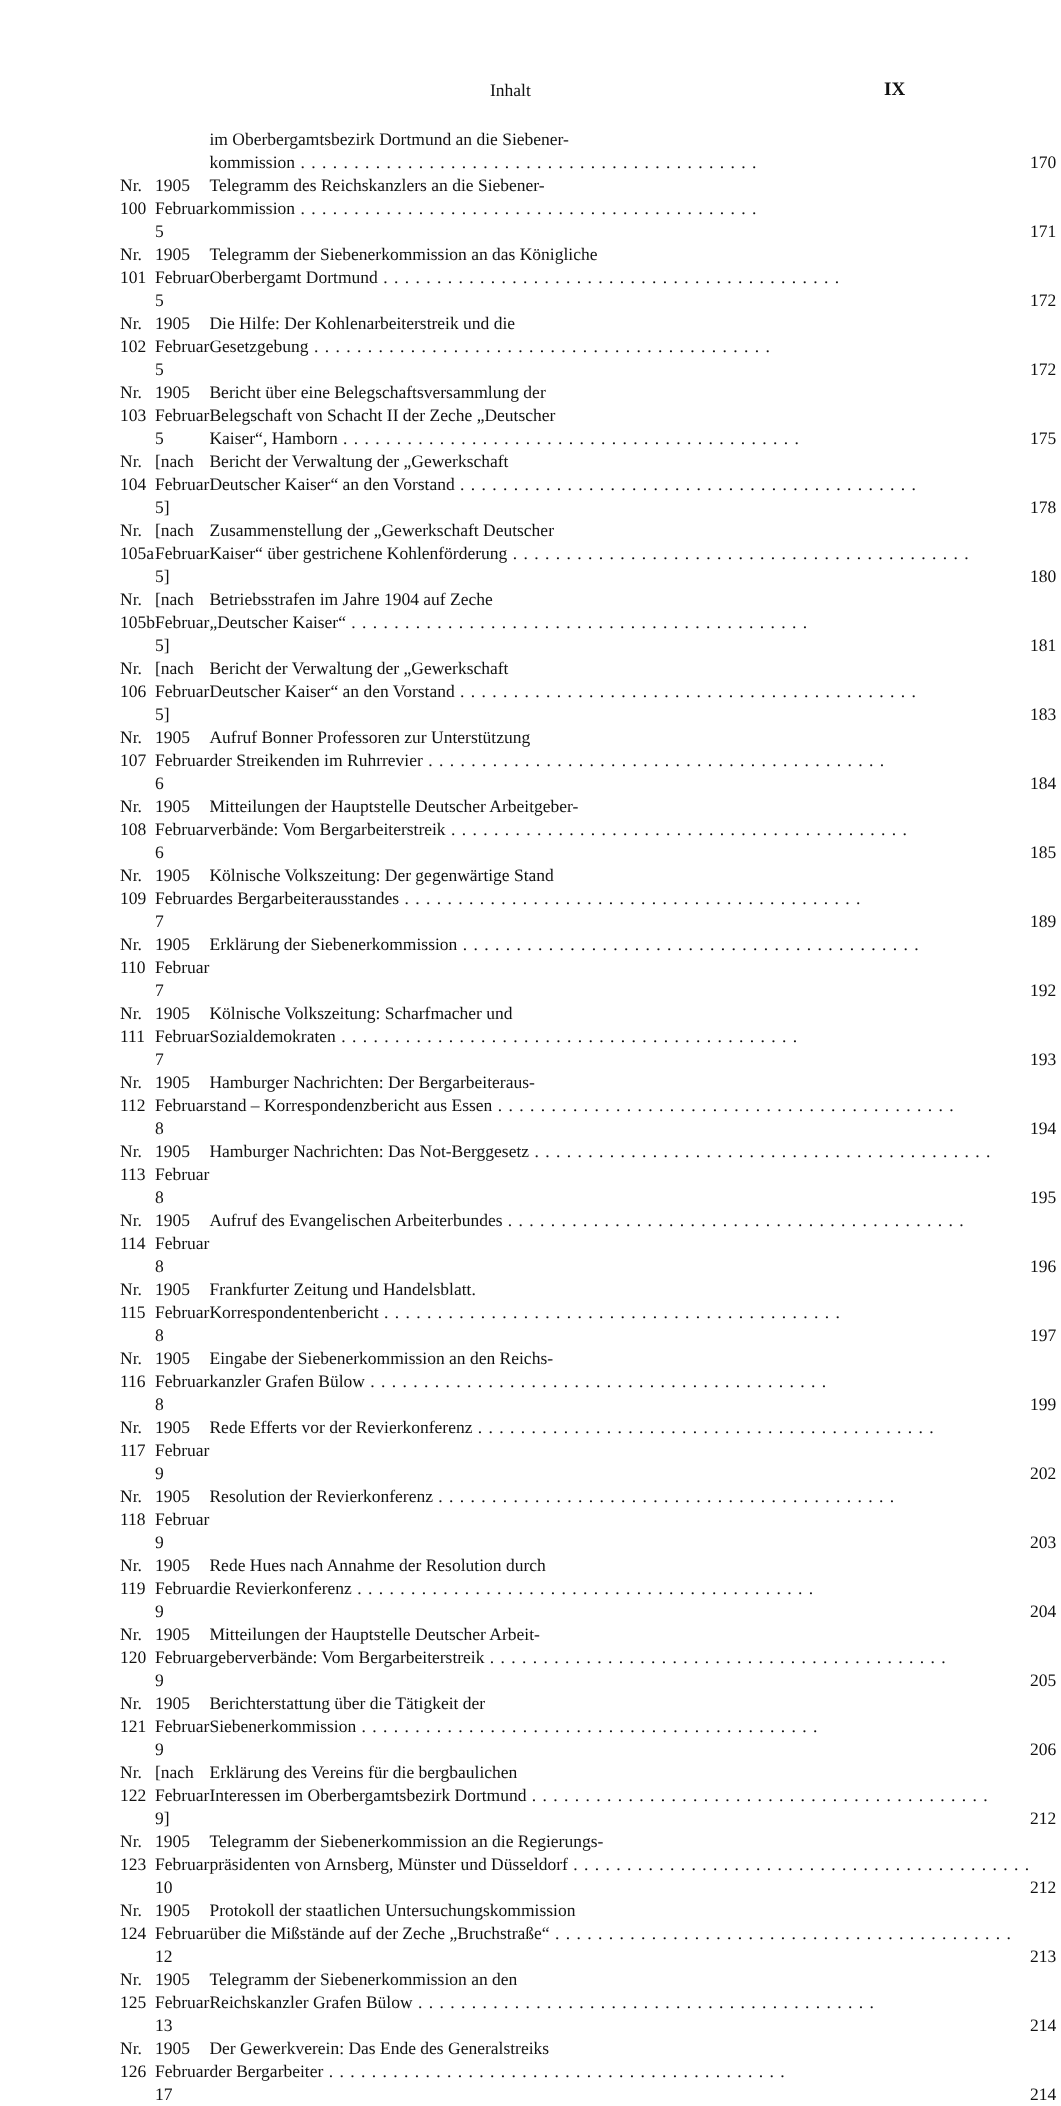Inhalt IX
| | | im Oberbergamtsbezirk Dortmund an die Siebener- kommission | 170 |
| Nr. 100 | 1905 Februar 5 | Telegramm des Reichskanzlers an die Siebener- kommission | 171 |
| Nr. 101 | 1905 Februar 5 | Telegramm der Siebenerkommission an das Königliche Oberbergamt Dortmund | 172 |
| Nr. 102 | 1905 Februar 5 | Die Hilfe: Der Kohlenarbeiterstreik und die Gesetzgebung | 172 |
| Nr. 103 | 1905 Februar 5 | Bericht über eine Belegschaftsversammlung der Belegschaft von Schacht II der Zeche „Deutscher Kaiser“, Hamborn | 175 |
| Nr. 104 | [nach Februar 5] | Bericht der Verwaltung der „Gewerkschaft Deutscher Kaiser“ an den Vorstand | 178 |
| Nr. 105a | [nach Februar 5] | Zusammenstellung der „Gewerkschaft Deutscher Kaiser“ über gestrichene Kohlenförderung | 180 |
| Nr. 105b | [nach Februar 5] | Betriebsstrafen im Jahre 1904 auf Zeche „Deutscher Kaiser“ | 181 |
| Nr. 106 | [nach Februar 5] | Bericht der Verwaltung der „Gewerkschaft Deutscher Kaiser“ an den Vorstand | 183 |
| Nr. 107 | 1905 Februar 6 | Aufruf Bonner Professoren zur Unterstützung der Streikenden im Ruhrrevier | 184 |
| Nr. 108 | 1905 Februar 6 | Mitteilungen der Hauptstelle Deutscher Arbeitgeber- verbände: Vom Bergarbeiterstreik | 185 |
| Nr. 109 | 1905 Februar 7 | Kölnische Volkszeitung: Der gegenwärtige Stand des Bergarbeiterausstandes | 189 |
| Nr. 110 | 1905 Februar 7 | Erklärung der Siebenerkommission | 192 |
| Nr. 111 | 1905 Februar 7 | Kölnische Volkszeitung: Scharfmacher und Sozialdemokraten | 193 |
| Nr. 112 | 1905 Februar 8 | Hamburger Nachrichten: Der Bergarbeiteraus- stand – Korrespondenzbericht aus Essen | 194 |
| Nr. 113 | 1905 Februar 8 | Hamburger Nachrichten: Das Not-Berggesetz | 195 |
| Nr. 114 | 1905 Februar 8 | Aufruf des Evangelischen Arbeiterbundes | 196 |
| Nr. 115 | 1905 Februar 8 | Frankfurter Zeitung und Handelsblatt. Korrespondentenbericht | 197 |
| Nr. 116 | 1905 Februar 8 | Eingabe der Siebenerkommission an den Reichs- kanzler Grafen Bülow | 199 |
| Nr. 117 | 1905 Februar 9 | Rede Efferts vor der Revierkonferenz | 202 |
| Nr. 118 | 1905 Februar 9 | Resolution der Revierkonferenz | 203 |
| Nr. 119 | 1905 Februar 9 | Rede Hues nach Annahme der Resolution durch die Revierkonferenz | 204 |
| Nr. 120 | 1905 Februar 9 | Mitteilungen der Hauptstelle Deutscher Arbeit- geberverbände: Vom Bergarbeiterstreik | 205 |
| Nr. 121 | 1905 Februar 9 | Berichterstattung über die Tätigkeit der Siebenerkommission | 206 |
| Nr. 122 | [nach Februar 9] | Erklärung des Vereins für die bergbaulichen Interessen im Oberbergamtsbezirk Dortmund | 212 |
| Nr. 123 | 1905 Februar 10 | Telegramm der Siebenerkommission an die Regierungs- präsidenten von Arnsberg, Münster und Düsseldorf | 212 |
| Nr. 124 | 1905 Februar 12 | Protokoll der staatlichen Untersuchungskommission über die Mißstände auf der Zeche „Bruchstraße“ | 213 |
| Nr. 125 | 1905 Februar 13 | Telegramm der Siebenerkommission an den Reichskanzler Grafen Bülow | 214 |
| Nr. 126 | 1905 Februar 17 | Der Gewerkverein: Das Ende des Generalstreiks der Bergarbeiter | 214 |